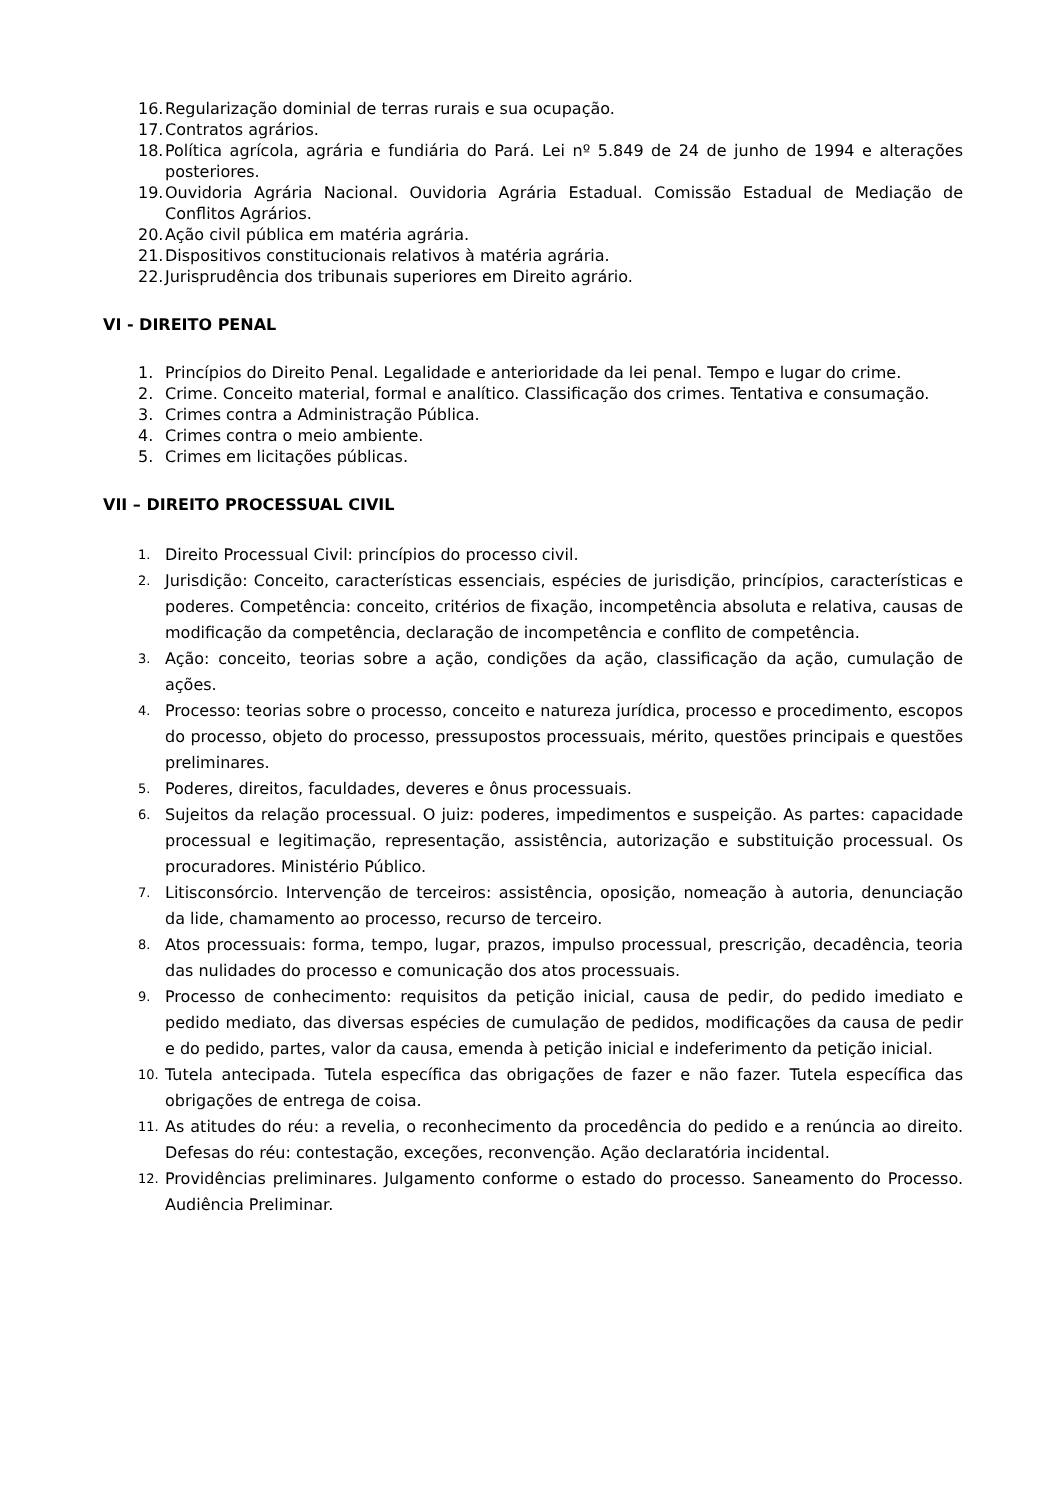16. Regularização dominial de terras rurais e sua ocupação.
17. Contratos agrários.
18. Política agrícola, agrária e fundiária do Pará. Lei nº 5.849 de 24 de junho de 1994 e alterações posteriores.
19. Ouvidoria Agrária Nacional. Ouvidoria Agrária Estadual. Comissão Estadual de Mediação de Conflitos Agrários.
20. Ação civil pública em matéria agrária.
21. Dispositivos constitucionais relativos à matéria agrária.
22. Jurisprudência dos tribunais superiores em Direito agrário.
VI - DIREITO PENAL
1. Princípios do Direito Penal. Legalidade e anterioridade da lei penal. Tempo e lugar do crime.
2. Crime. Conceito material, formal e analítico. Classificação dos crimes. Tentativa e consumação.
3. Crimes contra a Administração Pública.
4. Crimes contra o meio ambiente.
5. Crimes em licitações públicas.
VII – DIREITO PROCESSUAL CIVIL
1. Direito Processual Civil: princípios do processo civil.
2. Jurisdição: Conceito, características essenciais, espécies de jurisdição, princípios, características e poderes. Competência: conceito, critérios de fixação, incompetência absoluta e relativa, causas de modificação da competência, declaração de incompetência e conflito de competência.
3. Ação: conceito, teorias sobre a ação, condições da ação, classificação da ação, cumulação de ações.
4. Processo: teorias sobre o processo, conceito e natureza jurídica, processo e procedimento, escopos do processo, objeto do processo, pressupostos processuais, mérito, questões principais e questões preliminares.
5. Poderes, direitos, faculdades, deveres e ônus processuais.
6. Sujeitos da relação processual. O juiz: poderes, impedimentos e suspeição. As partes: capacidade processual e legitimação, representação, assistência, autorização e substituição processual. Os procuradores. Ministério Público.
7. Litisconsórcio. Intervenção de terceiros: assistência, oposição, nomeação à autoria, denunciação da lide, chamamento ao processo, recurso de terceiro.
8. Atos processuais: forma, tempo, lugar, prazos, impulso processual, prescrição, decadência, teoria das nulidades do processo e comunicação dos atos processuais.
9. Processo de conhecimento: requisitos da petição inicial, causa de pedir, do pedido imediato e pedido mediato, das diversas espécies de cumulação de pedidos, modificações da causa de pedir e do pedido, partes, valor da causa, emenda à petição inicial e indeferimento da petição inicial.
10. Tutela antecipada. Tutela específica das obrigações de fazer e não fazer. Tutela específica das obrigações de entrega de coisa.
11. As atitudes do réu: a revelia, o reconhecimento da procedência do pedido e a renúncia ao direito. Defesas do réu: contestação, exceções, reconvenção. Ação declaratória incidental.
12. Providências preliminares. Julgamento conforme o estado do processo. Saneamento do Processo. Audiência Preliminar.